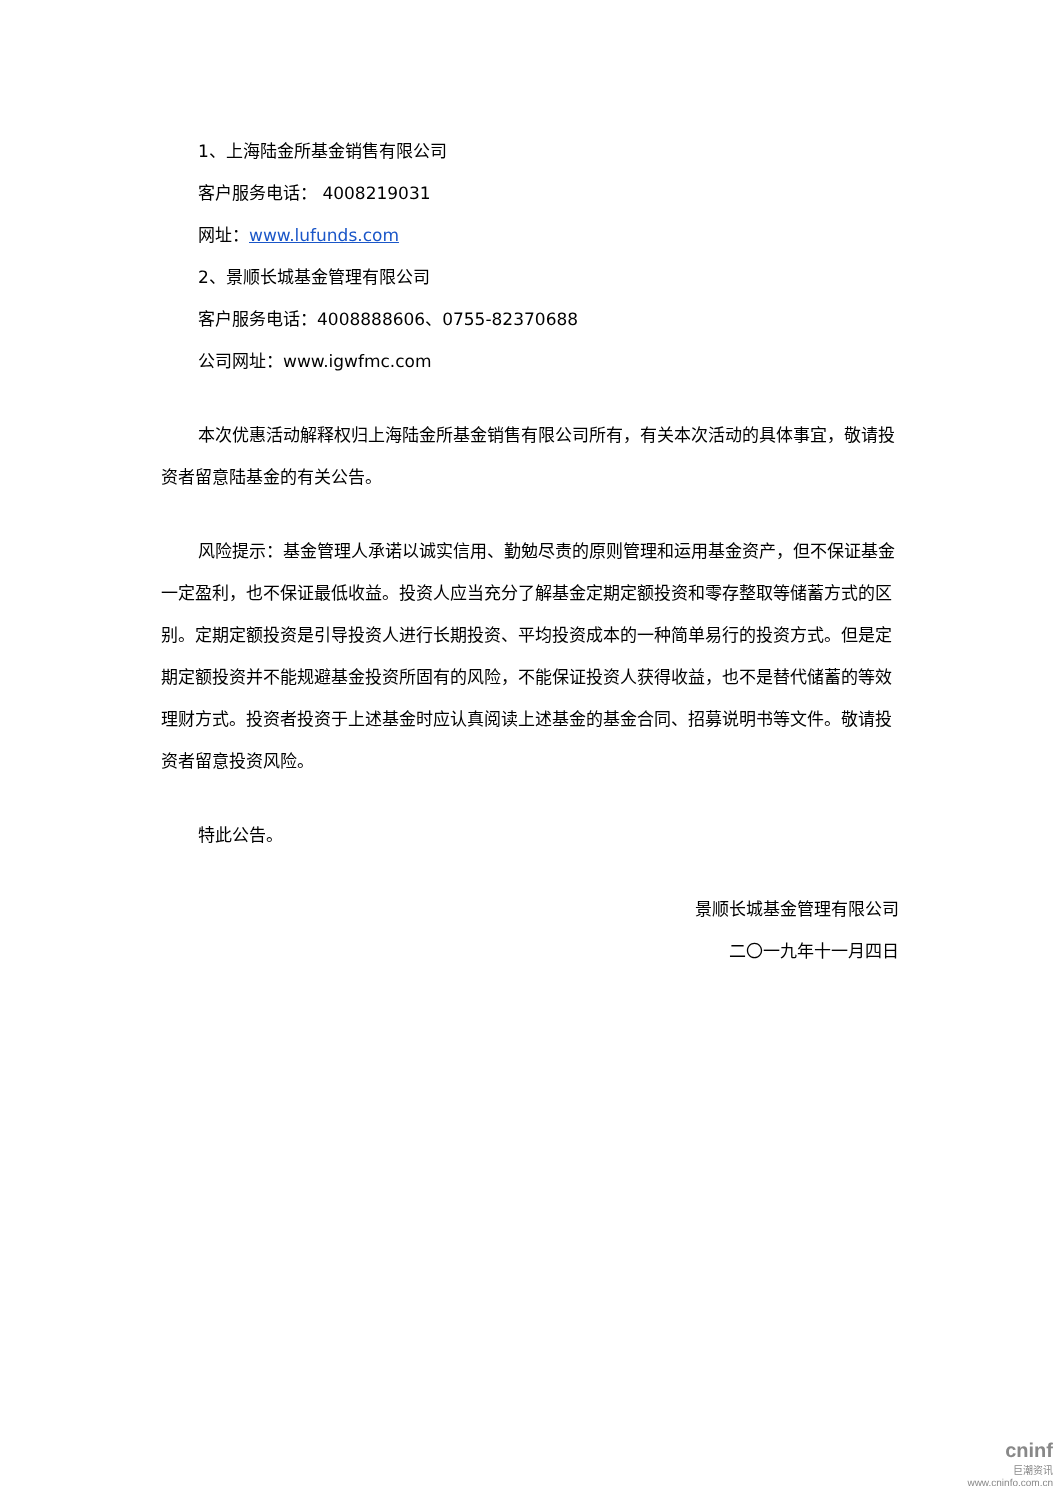1、上海陆金所基金销售有限公司
客户服务电话： 4008219031
网址：www.lufunds.com
2、景顺长城基金管理有限公司
客户服务电话：4008888606、0755-82370688
公司网址：www.igwfmc.com
本次优惠活动解释权归上海陆金所基金销售有限公司所有，有关本次活动的具体事宜，敬请投资者留意陆基金的有关公告。
风险提示：基金管理人承诺以诚实信用、勤勉尽责的原则管理和运用基金资产，但不保证基金一定盈利，也不保证最低收益。投资人应当充分了解基金定期定额投资和零存整取等储蓄方式的区别。定期定额投资是引导投资人进行长期投资、平均投资成本的一种简单易行的投资方式。但是定期定额投资并不能规避基金投资所固有的风险，不能保证投资人获得收益，也不是替代储蓄的等效理财方式。投资者投资于上述基金时应认真阅读上述基金的基金合同、招募说明书等文件。敬请投资者留意投资风险。
特此公告。
景顺长城基金管理有限公司
二〇一九年十一月四日
cninf
巨潮资讯
www.cninfo.com.cn